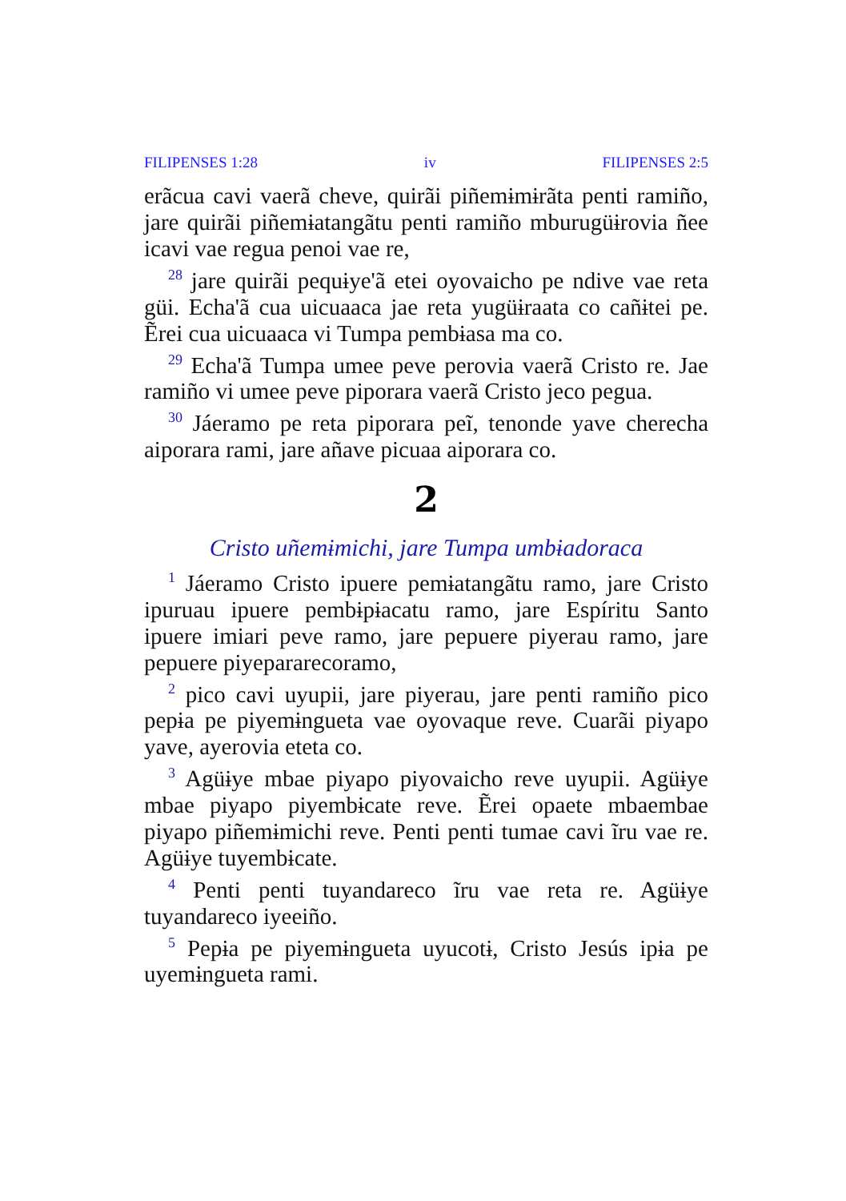FILIPENSES 1:28 iv FILIPENSES 2:5
erãcua cavi vaerã cheve, quirãi piñemɨmɨrãta penti ramiño, jare quirãi piñemɨatangãtu penti ramiño mburugüɨrovia ñee icavi vae regua penoi vae re,
<sup>28</sup> jare quirãi pequɨye'ã etei oyovaicho pe ndive vae reta güi. Echa'ã cua uicuaaca jae reta yugüɨraata co cañɨtei pe. Ẽrei cua uicuaaca vi Tumpa pembɨasa ma co.
<sup>29</sup> Echa'ã Tumpa umee peve perovia vaerã Cristo re. Jae ramiño vi umee peve piporara vaerã Cristo jeco pegua.
<sup>30</sup> Jáeramo pe reta piporara peĩ, tenonde yave cherecha aiporara rami, jare añave picuaa aiporara co.
2
Cristo uñemɨmichi, jare Tumpa umbɨadoraca
<sup>1</sup> Jáeramo Cristo ipuere pemɨatangãtu ramo, jare Cristo ipuruau ipuere pembɨpɨacatu ramo, jare Espíritu Santo ipuere imiari peve ramo, jare pepuere piyerau ramo, jare pepuere piyepararecoramo,
<sup>2</sup> pico cavi uyupii, jare piyerau, jare penti ramiño pico pepɨa pe piyemɨngueta vae oyovaque reve. Cuarãi piyapo yave, ayerovia eteta co.
<sup>3</sup> Agüɨye mbae piyapo piyovaicho reve uyupii. Agüɨye mbae piyapo piyembɨcate reve. Ẽrei opaete mbaembae piyapo piñemɨmichi reve. Penti penti tumae cavi ĩru vae re. Agüɨye tuyembɨcate.
<sup>4</sup> Penti penti tuyandareco ĩru vae reta re. Agüɨye tuyandareco iyeeiño.
<sup>5</sup> Pepɨa pe piyemɨngueta uyucotɨ, Cristo Jesús ipɨa pe uyemɨngueta rami.